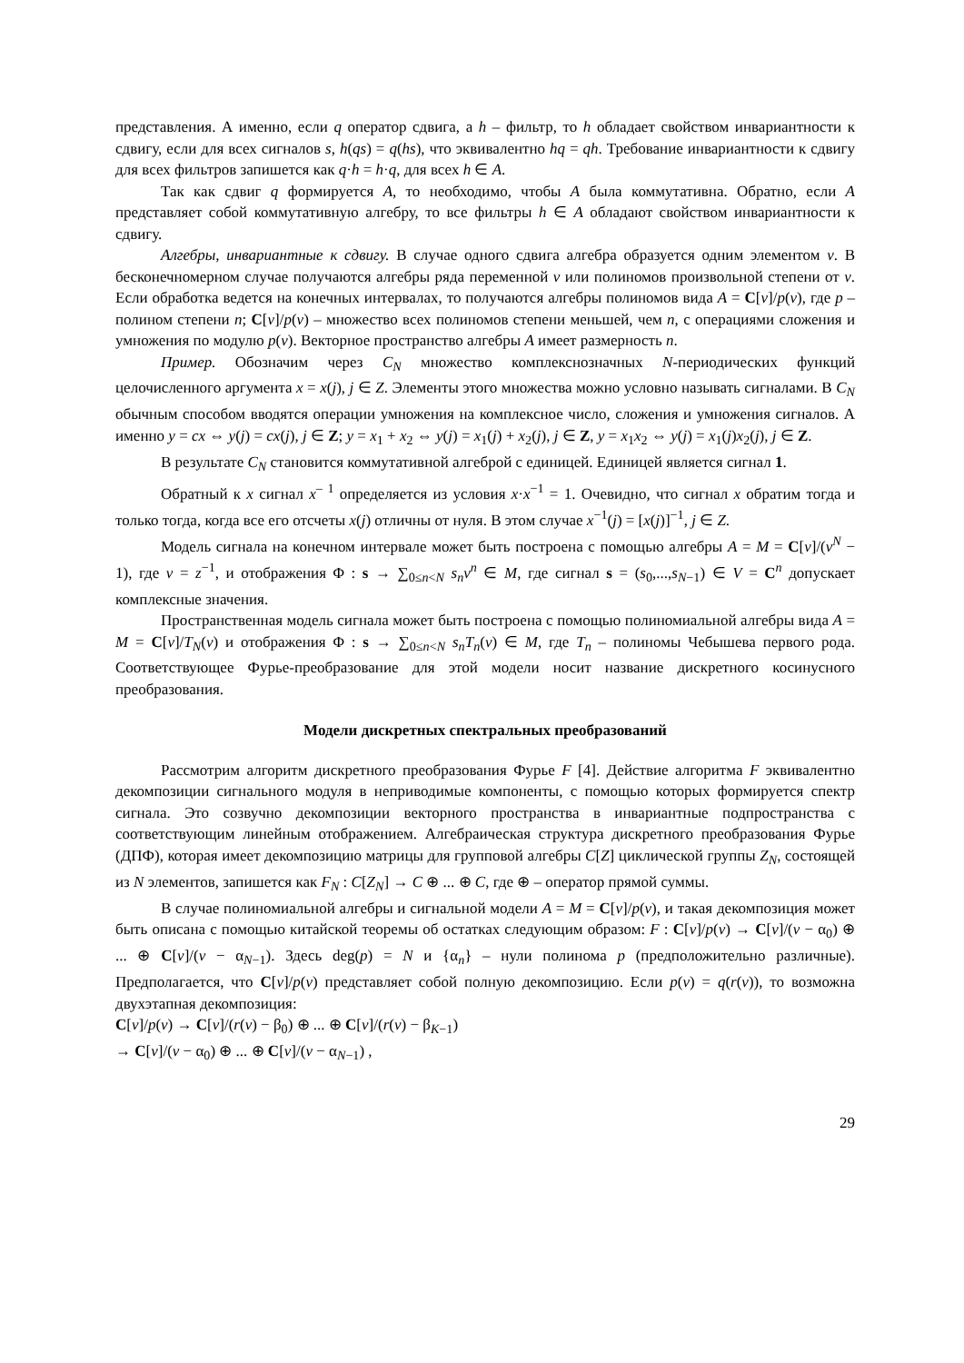представления. А именно, если q оператор сдвига, а h – фильтр, то h обладает свойством инвариантности к сдвигу, если для всех сигналов s, h(qs) = q(hs), что эквивалентно hq = qh. Требование инвариантности к сдвигу для всех фильтров запишется как q·h = h·q, для всех h ∈ A.
Так как сдвиг q формируется A, то необходимо, чтобы A была коммутативна. Обратно, если A представляет собой коммутативную алгебру, то все фильтры h ∈ A обладают свойством инвариантности к сдвигу.
Алгебры, инвариантные к сдвигу. В случае одного сдвига алгебра образуется одним элементом v. В бесконечномерном случае получаются алгебры ряда переменной v или полиномов произвольной степени от v. Если обработка ведется на конечных интервалах, то получаются алгебры полиномов вида A = C[v]/p(v), где p – полином степени n; C[v]/p(v) – множество всех полиномов степени меньшей, чем n, с операциями сложения и умножения по модулю p(v). Векторное пространство алгебры A имеет размерность n.
Пример. Обозначим через C<sub>N</sub> множество комплекснозначных N-периодических функций целочисленного аргумента x = x(j), j ∈ Z. Элементы этого множества можно условно называть сигналами. В C<sub>N</sub> обычным способом вводятся операции умножения на комплексное число, сложения и умножения сигналов. А именно y = cx ⇔ y(j) = cx(j), j ∈ Z; y = x<sub>1</sub> + x<sub>2</sub> ⇔ y(j) = x<sub>1</sub>(j) + x<sub>2</sub>(j), j ∈ Z, y = x<sub>1</sub>x<sub>2</sub> ⇔ y(j) = x<sub>1</sub>(j)x<sub>2</sub>(j), j ∈ Z.
В результате C<sub>N</sub> становится коммутативной алгеброй с единицей. Единицей является сигнал 1.
Обратный к x сигнал x<sup>– 1</sup> определяется из условия x·x<sup>−1</sup> = 1. Очевидно, что сигнал x обратим тогда и только тогда, когда все его отсчеты x(j) отличны от нуля. В этом случае x<sup>−1</sup>(j) = [x(j)]<sup>−1</sup>, j ∈ Z.
Модель сигнала на конечном интервале может быть построена с помощью алгебры A = M = C[v]/(v<sup>N</sup> − 1), где v = z<sup>−1</sup>, и отображения Φ : s → ∑<sub>0≤n<N</sub> s<sub>n</sub>v<sup>n</sup> ∈ M, где сигнал s = (s<sub>0</sub>,...,s<sub>N−1</sub>) ∈ V = C<sup>n</sup> допускает комплексные значения.
Пространственная модель сигнала может быть построена с помощью полиномиальной алгебры вида A = M = C[v]/T<sub>N</sub>(v) и отображения Φ : s → ∑<sub>0≤n<N</sub> s<sub>n</sub>T<sub>n</sub>(v) ∈ M, где T<sub>n</sub> – полиномы Чебышева первого рода. Соответствующее Фурье-преобразование для этой модели носит название дискретного косинусного преобразования.
Модели дискретных спектральных преобразований
Рассмотрим алгоритм дискретного преобразования Фурье F [4]. Действие алгоритма F эквивалентно декомпозиции сигнального модуля в неприводимые компоненты, с помощью которых формируется спектр сигнала. Это созвучно декомпозиции векторного пространства в инвариантные подпространства с соответствующим линейным отображением. Алгебраическая структура дискретного преобразования Фурье (ДПФ), которая имеет декомпозицию матрицы для групповой алгебры C[Z] циклической группы Z<sub>N</sub>, состоящей из N элементов, запишется как F<sub>N</sub> : C[Z<sub>N</sub>] → C ⊕ ... ⊕ C, где ⊕ – оператор прямой суммы.
В случае полиномиальной алгебры и сигнальной модели A = M = C[v]/p(v), и такая декомпозиция может быть описана с помощью китайской теоремы об остатках следующим образом: F : C[v]/p(v) → C[v]/(v − α<sub>0</sub>) ⊕ ... ⊕ C[v]/(v − α<sub>N−1</sub>). Здесь deg(p) = N и {α<sub>n</sub>} – нули полинома p (предположительно различные). Предполагается, что C[v]/p(v) представляет собой полную декомпозицию. Если p(v) = q(r(v)), то возможна двухэтапная декомпозиция:
C[v]/p(v) → C[v]/(r(v) − β<sub>0</sub>) ⊕ ... ⊕ C[v]/(r(v) − β<sub>K−1</sub>)
→ C[v]/(v − α<sub>0</sub>) ⊕ ... ⊕ C[v]/(v − α<sub>N−1</sub>) ,
29